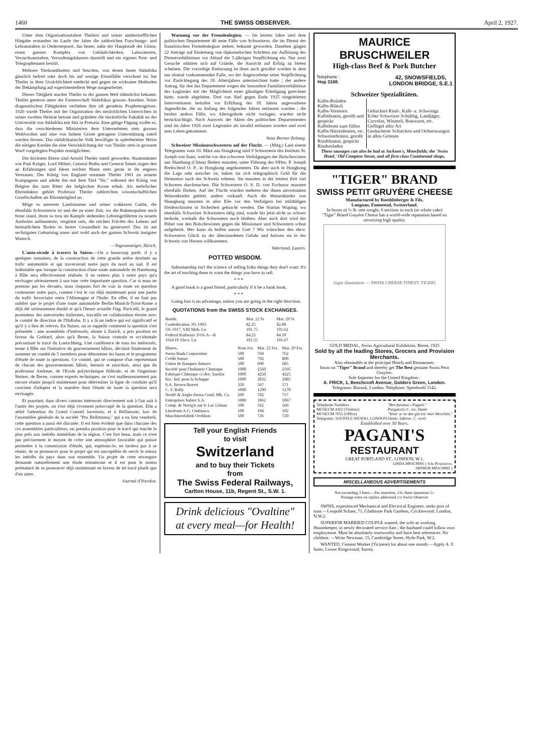1460 THE SWISS OBSERVER. April 2, 1927.
Unter dem Organisationstalent Theilers und seiner unübertrefflichen Hingabe erstunden im Laufe der Jahre die zahlreichen Forschungs- und Lehranstalten in Onderstepoort, das heute, nahe der Hauptstadt der Union, einen ganzen Komplex von Gebäulichkeiten, Laboratorien, Versuchsanstalten, Verwaltungshäusern darstellt und ein eigenes Post- und Telegraphenamt besitzt.
Mehrere Tierkrankheiten und Seuchen, von denen heute Südafrika gänzlich befreit oder doch bis auf wenige Einzelfälle verschont ist, hat Theiler in ihrer Ursächlichkeit entdeckt und gegen sie wirksame Methoden der Bekämpfung auf experimentellem Wege ausgearbeitet.
Dieses Tätigkeit machte Theiler in der ganzen Welt rühmlichst bekannt. Theiler geniesst unter der Farmerschaft Südafrikas grosses Ansehen. Seine diagnostischen Fähigkeiten verliehen ihm oft geradezu Prophetengrösse. 1920 wurde Theiler mit der Organisation des tierärztlichen Unterrichtes in seiner zweiten Heimat betraut und gründete die tierärztliche Fakultät an der Universität von Südafrika mit Sitz in Pretoria. Eine gütige Fügung wollte es, dass die verschiedenen Ministerien dem Unternehmen stets grosses Wohlwollen und eine von hohem Geiste getragene Unterstützung zuteil werden liessen. Das südafrikanische Volk bewilligte in opferbereiter Weise die nötigen Kredite die eine Verwirklichung der von Theiler stets in grossem Wurf vorgelegten Projekte ermöglichten.
Die höchsten Ehren sind Arnold Theiler zuteil geworden. Staatsmänner wie Paul Krüger, Lord Milner, General Botha und General Smuts zogen den an Erfahrungen und Ideen reichen Mann stets gerne in ihr engeres Vertrauen. Der König von England ernannte Theiler 1901 zu seinem Kompagnon und adelte ihn mit dem Titel "Sir," während der König von Belgien ihn zum Ritter der belgischen Krone erhob. Als mehrfacher Ehrendoktor gehört Professor Theiler zahlreichen wissenschaftlichen Gesellschaften als Ehrenmitglied an.
Möge es unserem Landsmanne und seiner wakkeren Gattin, die ebenfalls Schweizerin ist und die zu einer Zeit, wo die Ruhmespalme noch ferne stand, ihren so treu im Kampfe stehenden Lebensgefährten zu neuem Ausholen aufmunterte, vergönnt sein, die reichen Früchte des Lebens auf heimatlichem Boden in bester Gesundheit zu geniessen! Das ist am sechzigsten Geburtstag unser und wohl auch der ganzen Schweiz innigster Wunsch.
—Tagesanzeiger, Zürich.
L'auto-strade à travers la Suisse.—On a beaucoup parlé, il y a quelques semaines, de la construction de cette grande artère destinée au trafic automobile et qui traverserait notre pays du nord au sud. Il est indéniable que lorsque la construction d'une route automobile de Hambourg à Bâle sera effectivement réalisée, il ne restera plus à notre pays qu'a envisager sérieusement à son tour cette importante question. Car si nous ne prenons pas les devants, nous risquons fort de voir la route en question contourner notre pays, comme c'est le cas déjà maintenant pour une partie du trafic ferroviaire entre l'Allemagne et l'Italie. En effet, il ne faut pas oublier que le projet d'une route automobile Berlin-Munich-Tyrol-Rome a déjà été sérieusement étudié et qu'à l'heure actuelle l'ing. Puricelli, le grand promoteur des autostrades italiennes, travaille en collaboration étroite avec le comité de direction de l'Hafraba. Il y a là un indice qui est significatif et qu'il y a lieu de relever. En Suisse, on se rappelle comment la question s'est présentée : une assemblée d'intéressés, réunie à Zurich, a pris position en faveur du Gothard, alors qu'à Berne, la Suisse centrale et occidentale préconisait le tracé du Loetschberg. Une conférence de tous les intéressés, tenue à Bâle sur l'initiative du gouvernement bâlois, décidait finalement de nommer un comité de 5 membres pour déterminer les bases et le programme d'étude de toute la questions. Ce comité, qui se compose d'un représentant de chacun des gouvernements bâlois, bernois et zurichois, ainsi que du professeur Andreae, de l'Ecole polytechnique fédérale, et de l'ingenieur Steiner, de Berne, comme experts techniques, ne s'est malheureusement pas encore réunie jusqu'à maintenant pour déterminer la ligne de conduite qu'il convient d'adopter et la manière dont l'étude de toute la question sera envisagée.
Et pourtant, dans divers cantons intéressés directement soit à l'un soit à l'autre des projets, on s'est déjà vivement préoccupé de la question. Elle a attiré l'attention du Grand Conseil lucernois, et à Bellinzone, lors de l'assemblée générale de la société "Pro Bellinzona," qui a eu lieu vendredi, cette question a aussi été discutée. Il est bien évident que dans chacune des ces assemblées particulières, on prendra position pour le tracé qui touche le plus près aux intérêts immédiats de la région. C'est fort beau, mais ce n'est pas précisement le moyen de créer une atmosphère favorable qui puisse permettre à la commission d'étude, qui, espérons-le, ne tardera pas à se réunir, de se prononcer pour le projet qui est susceptible de servir le mieux les intérêts du pays dans son ensemble. Un projet de cette envergure demande naturellement une étude minutieuse et il est pour le moins prématuré de se prononcer déjà maintenant en faveur de tel tracé plutôt que d'un autre.
Journal d'Yverdon.
Warnung vor der Fremdenlegion. — Im letzten Jahre sind dem politischen Departement 40 neue Fälle von Schweizern, die im Dienst der französischen Fremdenlegion stehen, bekannt geworden. Daneben gingen 22 Anträge auf Einleitung von diplomatischen Schritten zur Auflösung des Dienstverhältnisses vor Ablauf der 5-jährigen Verpflichtung ein. Nur zwei Gesuche stützten sich auf Gründe, die Aussicht auf Erfolg zu bieten scheinen. Die vorzeitige Entlassung ist denn auch gewährt worden in dem nur einmal vorkommenden Falle, wo der Angeworbene seine Verpflichtung vor Zurücklegung des 18. Altersjahres unterzeichnet hatte ; der andere Antrag, für den das Departement wegen der besondern Familienverhältnisse des Legionärs mit der Möglichkeit einer günstigen Erledigung gerechnet hatte, wurde abgelehnt. Drei von fünf gegen Ende 1925 eingeleiteten Interventionen betrafen vor Erfüllung des 18. Jahres angeworbene Jugendliche, die zu Anfang des folgenden Jahres entlassen wurden ; die beiden andern Fälle, wo Altersgründe nicht vorlagen, wurden nicht berücksichtigit. Nach Ausweis der Akten des politischen Departementes sind im Jahre 1926 zwei Legionäre als invalid entlassen worden und zwei ums Leben gekommen.
Neue Berner Zeitung.
Schweizer Missionsschwestern auf der Flucht. — (Mitg.) Laut einem Telegramm vom 10. März aus Hongkong sind 9 Schwestern des Instituts St. Joseph von Ilanz, welche vor den schweren Verfolgungen der Bolschewisten aus Shanhang (China) fliehen mussten, unter Führung des HHrn. P. Joseph Breitscheid O. P., in Hongkong angekommen. Da aber auch in Hongkong die Lage sehr unsicher ist, haben sie sich telegraphisch Geld für die Heimreise nach der Schweiz erbeten. Sie mussten in der letzten Zeit viel Schweres durchmachen. Die Schwestern O. S. D. von Fochoow mussten ebenfalls fliehen. Auf der Flucht wurden mehrere der ihnen anvertrauten Waisenkinder getötet, andere verkauft. Auch die Waisenkinder von Shanghang mussten in aller Eile vor den Verfolgern bei mildtätigen Heidenchristen in Sicherheit gebracht werden. Die Station Wuping, wo ebenfalls Schweizer Schwestern tätig sind, wurde bis jetzt nicht so schwer bedroht, weshalb die Schwestern noch bleiben. Aber auch dort wird der Pöbel von den Bolschewisten gegen die Missionare und Schwestern schon aufgehetzt. Wer kann da helfen ausser Gott ? Wir wünschen den ehrw. Schwestern Glück zu der überstandenen Gefahr und heissen sie in der Schweiz von Herzen willkommen.
Vaterland, Luzern.
POTTED WISDOM.
Salesmanship isn't the science of selling folks things they don't want. It's the art of teaching them to want the things you have to sell.
* * *
A good book is a good friend, particularly if it be a bank book.
* * *
Going fast is no advantage, unless you are going in the right direction.
QUOTATIONS from the SWISS STOCK EXCHANGES.
| Bonds. | Mar. 22 % | Mar. 29 % |
| --- | --- | --- |
| Confederation 3% 1903 | 82.25 | 82.00 |
| 5% 1917, VIII Mob. Ln | 101.75 | 101.62 |
| Federal Railways 3½% A—K | 84.25 | 84.10 |
| 1924 IV Elect. Ln. | 101.55 | 101.67 |
| Shares. | Nom Frs. | Mar. 22 Frs. | Mar. 29 Frs. |
| --- | --- | --- | --- |
| Swiss Bank Corporation | 500 | 760 | 762 |
| Crédit Suisse | 500 | 792 | 800 |
| Union de Banques Suisses | 500 | 690 | 685 |
| Société pour l'Industrie Chimique | 1000 | 2560 | 2595 |
| Fabrique Chimique ci-dev. Sandoz | 1000 | 4250 | 4225 |
| Soc. Ind. pour la Schappe | 1000 | 2832 | 2985 |
| S.A. Brown Boveri | 350 | 567 | 571 |
| C. F. Bally | 1000 | 1290 | 1270 |
| Nestlé & Anglo-Swiss Cond. Mk. Co. | 200 | 702 | 717 |
| Entreprises Sulzer S.A. | 1000 | 1062 | 1067 |
| Comp. de Navig'n sur le Lac Léman | 500 | 562 | 560 |
| Linoleum A.G. Giubiasco | 100 | 104 | 102 |
| Maschinenfabrik Oerlikon | 500 | 726 | 720 |
Tell your English Friends
to visit
Switzerland
and to buy their Tickets
from
The Swiss Federal Railways,
Carlton House, 11b, Regent St., S.W. 1.
Drink delicious "Ovaltine"
at every meal—for Health!
MAURICE BRUSCHWEILER
High-class Beef & Pork Butcher
Telephone :
Hop 3188. 42, SNOWSFIELDS,
LONDON BRIDGE, S.E.1
Schweizer Spezialitäten.
| Kalbs-Roladen Kalbs-Blätzli Kalbs-Voressen Kalbsbraten, gerollt und gespickt Kalbsbrust zum füllen Kalbs-Nierenbraten, etc. Schweinebraten, gerollt Rindsbraten, gespickt Rindsroladen | Gehacktes Rind-, Kalb- u. Schwinigs Echte Schweizer Schüblig, Landjäger, Cervelas, Wienerli, Bratwurst, etc. Geflügel aller Art Geräucherte Schincken und Ochsenzungen in allen Grössen |
These sausages can also be had at Jackson's, Moorfields; the 'Swiss Hotel,' Old Compton Street, and all first-class Continental shops.
"TIGER" BRAND
SWISS PETIT GRUYÈRE CHEESE
Manufactured by Roethlisberger & Fils,
Langnau, Emmental, Switzerland.
In boxes of ½ lb. nett weight, 6 sections in each (or whole cake)
"Tiger" Brand Gruyère Cheese has a world-wide reputation based on unvarying high quality.
[tiger illustration — SWISS CHEESE FINEST, TIGER]
GOLD MEDAL, Swiss Agricultural Exhibition, Berne, 1925
Sold by all the leading Stores, Grocers and Provision Merchants.
Also obtainable at the principal Hotels and Restaurants.
Insist on "Tiger" Brand and thereby get The Best genuine Swiss Petit Gruyère.
Sole Importer for the United Kingdom :
A. FRICK, 1, Beechcroft Avenue, Golders Green, London.
Telegrams: Bisrusk, London. Telephone: Speedwell 3142.
Telephone Numbers :
MUSEUM 4302 (Visitors)
MUSEUM 7055 (Office)
Telegrams: SOUFFLE WESDO, LONDON "Ben faranno i Pagani."
Purgatorio C. xiv. Dante
"Venir se ne dee giù tra' miei Meschini."
Dante. Inferno. C. xxvii.
Established over 50 Years.
PAGANI'S
RESTAURANT
GREAT PORTLAND ST., LONDON, W.1.
LINDA MESCHINI } Sole Proprietors.
ARTHUR MESCHINI }
MISCELLANEOUS ADVERTISEMENTS
Not exceeding 3 lines:—Per insertion, 2/6; three insertions 5/-
Postage extra on replies addressed c/o Swiss Observer
SWISS, experienced Mechanical and Electrical Engineer, seeks post of trust.—Leopold Schaer, 71, Gladstone Park Gardens, Cricklewood, London, N.W.2.
SUPERIOR MARRIED COUPLE wanted, the wife as working Housekeeper, in newly decorated service flats ; the husband could follow own employment. Must be absolutely trustworthy and have best references. No children. —Write Newman, 15, Cambridge Street, Hyde Park, W.2.
WANTED, Cement Worker (Ticinese) for about one month.—Apply A. F. Suter, Lower Kingswood, Surrey.